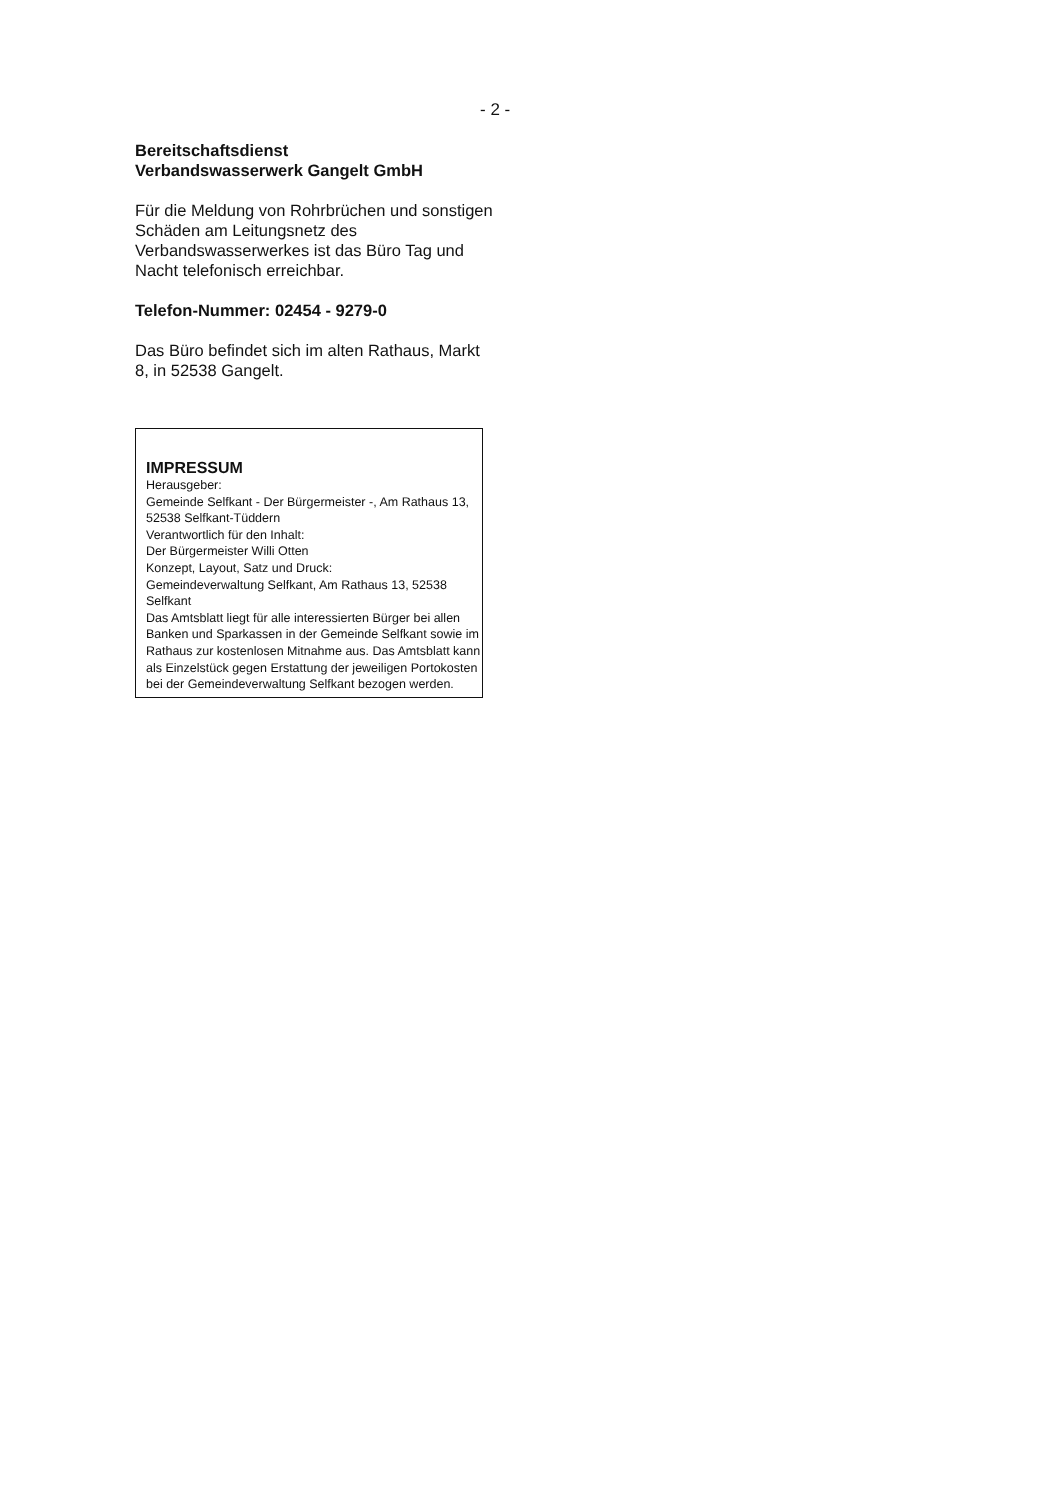- 2 -
Bereitschaftsdienst
Verbandswasserwerk Gangelt GmbH
Für die Meldung von Rohrbrüchen und sonstigen Schäden am Leitungsnetz des Verbandswasserwerkes ist das Büro Tag und Nacht telefonisch erreichbar.
Telefon-Nummer: 02454 - 9279-0
Das Büro befindet sich im alten Rathaus, Markt 8, in 52538 Gangelt.
IMPRESSUM
Herausgeber:
Gemeinde Selfkant - Der Bürgermeister -, Am Rathaus 13, 52538 Selfkant-Tüddern
Verantwortlich für den Inhalt:
Der Bürgermeister Willi Otten
Konzept, Layout, Satz und Druck:
Gemeindeverwaltung Selfkant, Am Rathaus 13, 52538 Selfkant
Das Amtsblatt liegt für alle interessierten Bürger bei allen Banken und Sparkassen in der Gemeinde Selfkant sowie im Rathaus zur kostenlosen Mitnahme aus. Das Amtsblatt kann als Einzelstück gegen Erstattung der jeweiligen Portokosten bei der Gemeindeverwaltung Selfkant bezogen werden.